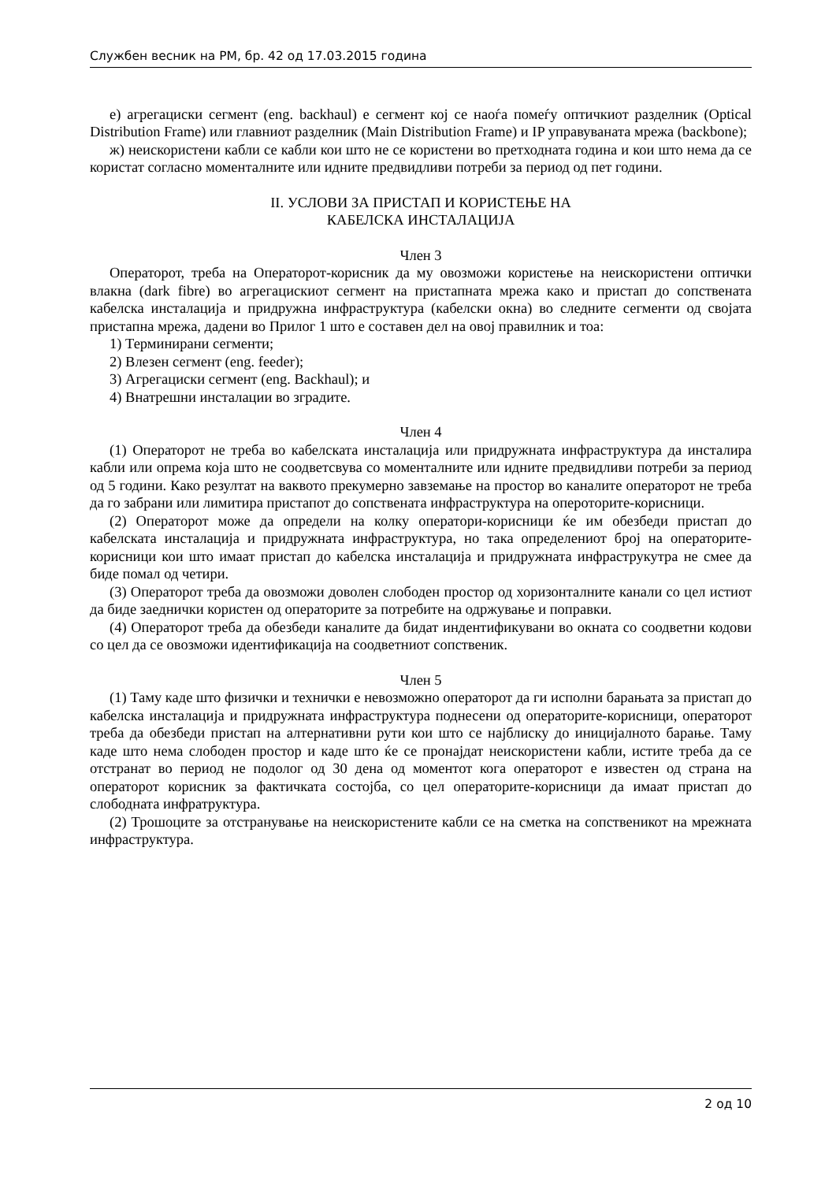Службен весник на РМ, бр. 42 од 17.03.2015 година
е) агрегациски сегмент (eng. backhaul) е сегмент кој се наоѓа помеѓу оптичкиот разделник (Optical Distribution Frame) или главниот разделник (Main Distribution Frame) и IP управуваната мрежа (backbone);
ж) неискористени кабли се кабли кои што не се користени во претходната година и кои што нема да се користат согласно моменталните или идните предвидливи потреби за период од пет години.
II. УСЛОВИ ЗА ПРИСТАП И КОРИСТЕЊЕ НА
КАБЕЛСКА ИНСТАЛАЦИЈА
Член 3
Операторот, треба на Операторот-корисник да му овозможи користење на неискористени оптички влакна (dark fibre) во агрегацискиот сегмент на пристапната мрежа како и пристап до сопствената кабелска инсталација и придружна инфраструктура (кабелски окна) во следните сегменти од својата пристапна мрежа, дадени во Прилог 1 што е составен дел на овој правилник и тоа:
1) Терминирани сегменти;
2) Влезен сегмент (eng. feeder);
3) Агрегациски сегмент (eng. Backhaul); и
4) Внатрешни инсталации во зградите.
Член 4
(1) Операторот не треба во кабелската инсталација или придружната инфраструктура да инсталира кабли или опрема која што не соодветсвува со моменталните или идните предвидливи потреби за период од 5 години. Како резултат на ваквото прекумерно завземање на простор во каналите операторот не треба да го забрани или лимитира пристапот до сопствената инфраструктура на опероторите-корисници.
(2) Операторот може да определи на колку оператори-корисници ќе им обезбеди пристап до кабелската инсталација и придружната инфраструктура, но така определениот број на операторите-корисници кои што имаат пристап до кабелска инсталација и придружната инфраструкутра не смее да биде помал од четири.
(3) Операторот треба да овозможи доволен слободен простор од хоризонталните канали со цел истиот да биде заеднички користен од операторите за потребите на одржување и поправки.
(4) Операторот треба да обезбеди каналите да бидат индентификувани во окната со соодветни кодови со цел да се овозможи идентификација на соодветниот сопственик.
Член 5
(1) Таму каде што физички и технички е невозможно операторот да ги исполни барањата за пристап до кабелска инсталација и придружната инфраструктура поднесени од операторите-корисници, операторот треба да обезбеди пристап на алтернативни рути кои што се најблиску до иницијалното барање. Таму каде што нема слободен простор и каде што ќе се пронајдат неискористени кабли, истите треба да се отстранат во период не подолог од 30 дена од моментот кога операторот е известен од страна на операторот корисник за фактичката состојба, со цел операторите-корисници да имаат пристап до слободната инфратруктура.
(2) Трошоците за отстранување на неискористените кабли се на сметка на сопственикот на мрежната инфраструктура.
2 од 10